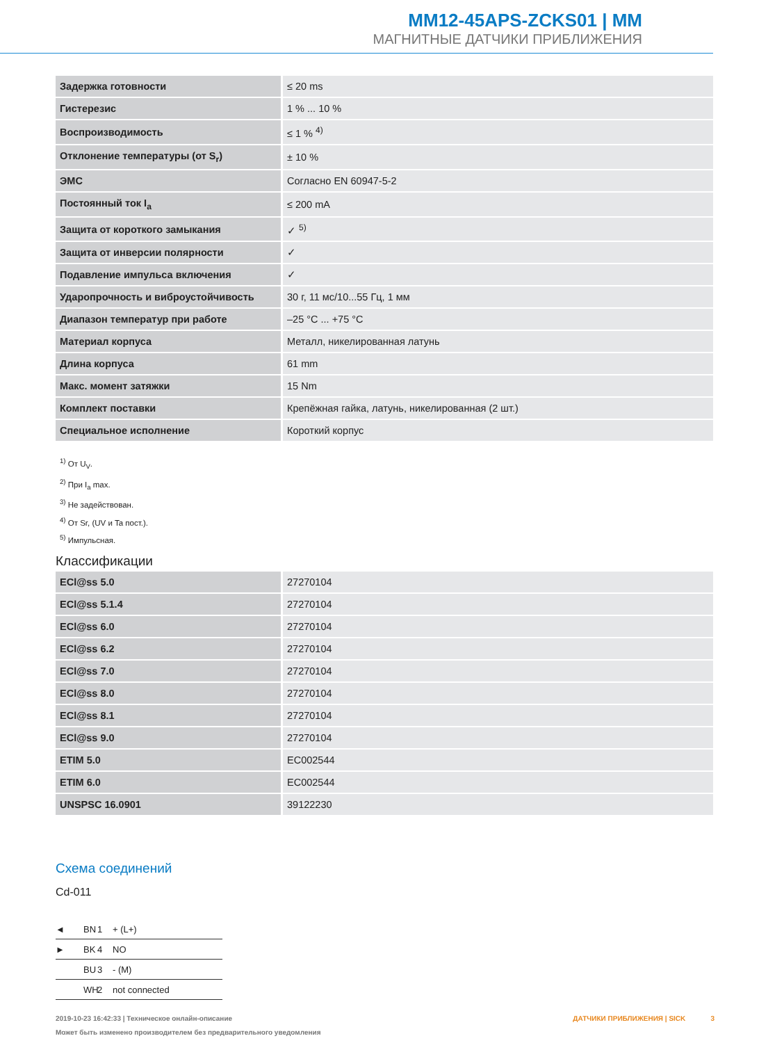MM12-45APS-ZCKS01 | MM
МАГНИТНЫЕ ДАТЧИКИ ПРИБЛИЖЕНИЯ
| Задержка готовности | ≤ 20 ms |
| Гистерезис | 1 % ... 10 % |
| Воспроизводимость | ≤ 1 % <sup>4)</sup> |
| Отклонение температуры (от S<sub>r</sub>) | ± 10 % |
| ЭМС | Согласно EN 60947-5-2 |
| Постоянный ток I<sub>a</sub> | ≤ 200 mA |
| Защита от короткого замыкания | ✓ <sup>5)</sup> |
| Защита от инверсии полярности | ✓ |
| Подавление импульса включения | ✓ |
| Ударопрочность и виброустойчивость | 30 г, 11 мс/10...55 Гц, 1 мм |
| Диапазон температур при работе | –25 °C ... +75 °C |
| Материал корпуса | Металл, никелированная латунь |
| Длина корпуса | 61 mm |
| Макс. момент затяжки | 15 Nm |
| Комплект поставки | Крепёжная гайка, латунь, никелированная (2 шт.) |
| Специальное исполнение | Короткий корпус |
<sup>1)</sup> От U<sub>V</sub>.
<sup>2)</sup> При I<sub>a</sub> max.
<sup>3)</sup> Не задействован.
<sup>4)</sup> От Sr, (UV и Ta пост.).
<sup>5)</sup> Импульсная.
Классификации
| ECl@ss 5.0 | 27270104 |
| ECl@ss 5.1.4 | 27270104 |
| ECl@ss 6.0 | 27270104 |
| ECl@ss 6.2 | 27270104 |
| ECl@ss 7.0 | 27270104 |
| ECl@ss 8.0 | 27270104 |
| ECl@ss 8.1 | 27270104 |
| ECl@ss 9.0 | 27270104 |
| ETIM 5.0 | EC002544 |
| ETIM 6.0 | EC002544 |
| UNSPSC 16.0901 | 39122230 |
Схема соединений
Cd-011
◄ BN 1 + (L+)
► BK 4 NO
BU 3 - (M)
WH 2 not connected
2019-10-23 16:42:33 | Техническое онлайн-описание
Может быть изменено производителем без предварительного уведомления
ДАТЧИКИ ПРИБЛИЖЕНИЯ | SICK 3